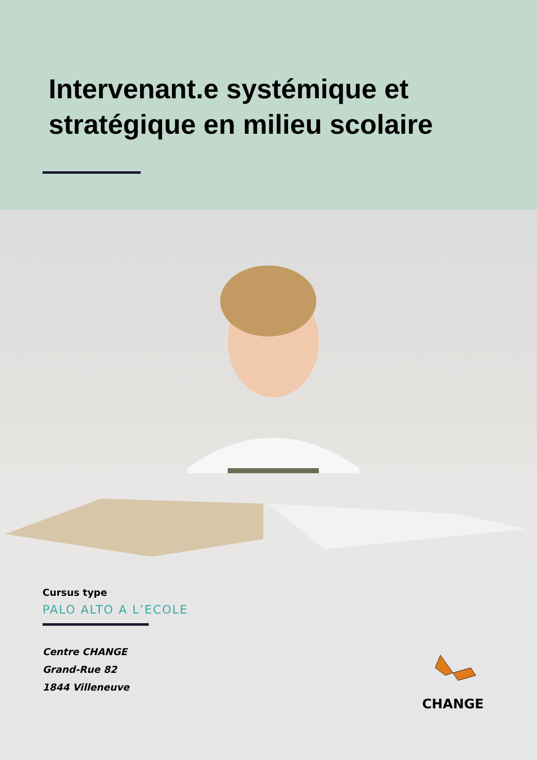Intervenant.e systémique et
stratégique en milieu scolaire
Cursus type
PALO ALTO A L’ECOLE
Centre CHANGE
Grand-Rue 82
1844 Villeneuve
CHANGE